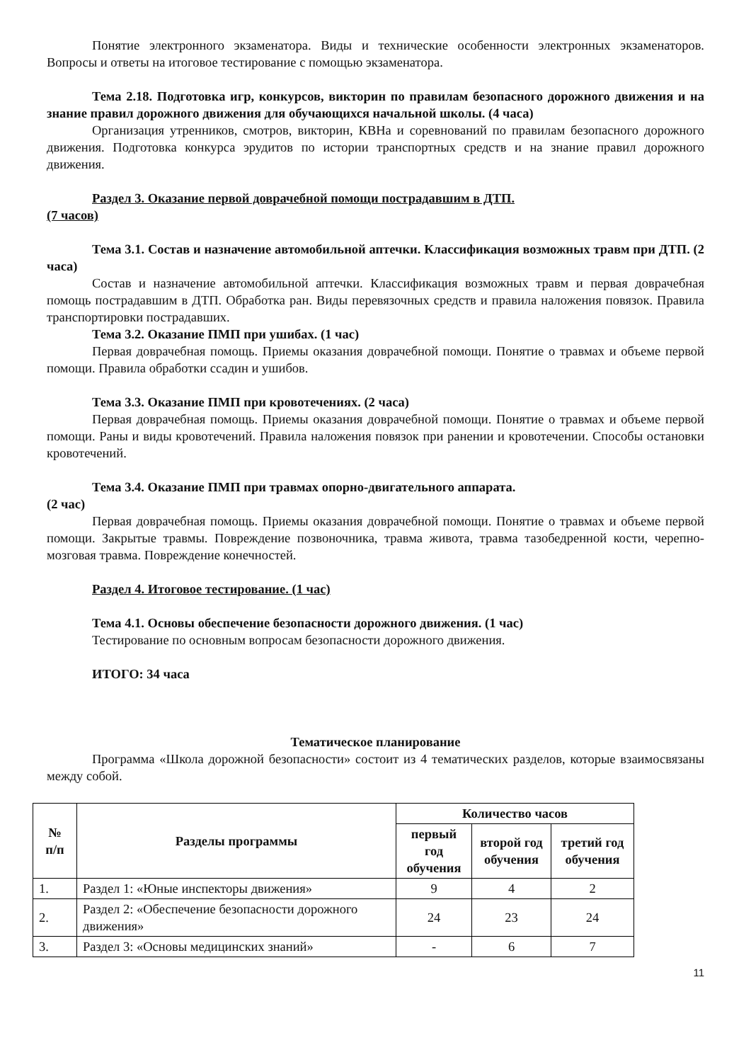Понятие электронного экзаменатора. Виды и технические особенности электронных экзаменаторов. Вопросы и ответы на итоговое тестирование с помощью экзаменатора.
Тема 2.18. Подготовка игр, конкурсов, викторин по правилам безопасного дорожного движения и на знание правил дорожного движения для обучающихся начальной школы. (4 часа)
Организация утренников, смотров, викторин, КВНа и соревнований по правилам безопасного дорожного движения. Подготовка конкурса эрудитов по истории транспортных средств и на знание правил дорожного движения.
Раздел 3. Оказание первой доврачебной помощи пострадавшим в ДТП.
(7 часов)
Тема 3.1. Состав и назначение автомобильной аптечки. Классификация возможных травм при ДТП. (2 часа)
Состав и назначение автомобильной аптечки. Классификация возможных травм и первая доврачебная помощь пострадавшим в ДТП. Обработка ран. Виды перевязочных средств и правила наложения повязок. Правила транспортировки пострадавших.
Тема 3.2. Оказание ПМП при ушибах. (1 час)
Первая доврачебная помощь. Приемы оказания доврачебной помощи. Понятие о травмах и объеме первой помощи. Правила обработки ссадин и ушибов.
Тема 3.3. Оказание ПМП при кровотечениях. (2 часа)
Первая доврачебная помощь. Приемы оказания доврачебной помощи. Понятие о травмах и объеме первой помощи. Раны и виды кровотечений. Правила наложения повязок при ранении и кровотечении. Способы остановки кровотечений.
Тема 3.4. Оказание ПМП при травмах опорно-двигательного аппарата.
(2 час)
Первая доврачебная помощь. Приемы оказания доврачебной помощи. Понятие о травмах и объеме первой помощи. Закрытые травмы. Повреждение позвоночника, травма живота, травма тазобедренной кости, черепно-мозговая травма. Повреждение конечностей.
Раздел 4. Итоговое тестирование. (1 час)
Тема 4.1. Основы обеспечение безопасности дорожного движения. (1 час)
Тестирование по основным вопросам безопасности дорожного движения.
ИТОГО: 34 часа
Тематическое планирование
Программа «Школа дорожной безопасности» состоит из 4 тематических разделов, которые взаимосвязаны между собой.
| № п/п | Разделы программы | Количество часов | | |
| --- | --- | --- | --- | --- |
| | | первый год обучения | второй год обучения | третий год обучения |
| 1. | Раздел 1: «Юные инспекторы движения» | 9 | 4 | 2 |
| 2. | Раздел 2: «Обеспечение безопасности дорожного движения» | 24 | 23 | 24 |
| 3. | Раздел 3: «Основы медицинских знаний» | - | 6 | 7 |
11